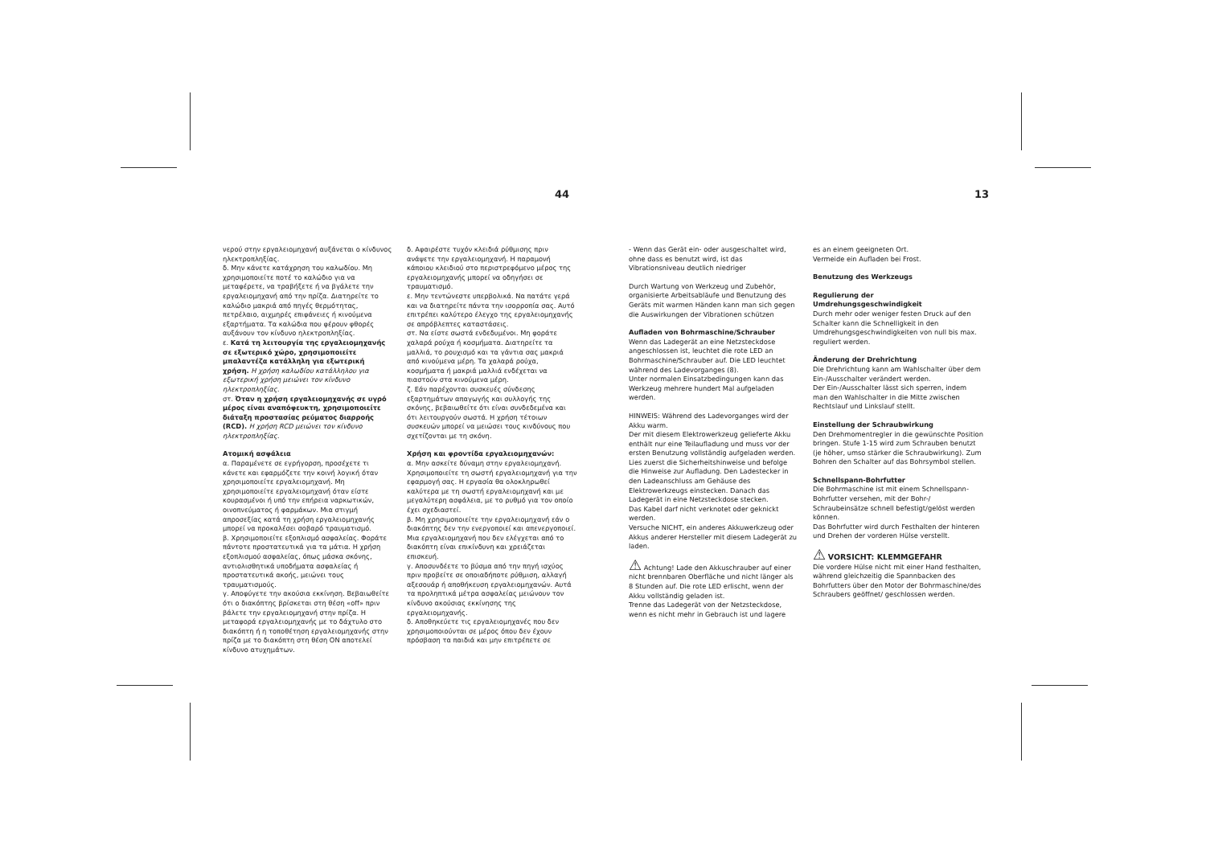44 13
νερού στην εργαλειομηχανή αυξάνεται ο κίνδυνος ηλεκτροπληξίας.
δ. Μην κάνετε κατάχρηση του καλωδίου. Μη χρησιμοποιείτε ποτέ το καλώδιο για να μεταφέρετε, να τραβήξετε ή να βγάλετε την εργαλειομηχανή από την πρίζα. Διατηρείτε το καλώδιο μακριά από πηγές θερμότητας, πετρέλαιο, αιχμηρές επιφάνειες ή κινούμενα εξαρτήματα. Τα καλώδια που φέρουν φθορές αυξάνουν τον κίνδυνο ηλεκτροπληξίας.
ε. Κατά τη λειτουργία της εργαλειομηχανής σε εξωτερικό χώρο, χρησιμοποιείτε μπαλαντέζα κατάλληλη για εξωτερική χρήση. Η χρήση καλωδίου κατάλληλου για εξωτερική χρήση μειώνει τον κίνδυνο ηλεκτροπληξίας.
στ. Όταν η χρήση εργαλειομηχανής σε υγρό μέρος είναι αναπόφευκτη, χρησιμοποιείτε διάταξη προστασίας ρεύματος διαρροής (RCD). Η χρήση RCD μειώνει τον κίνδυνο ηλεκτροπληξίας.
Ατομική ασφάλεια
α. Παραμένετε σε εγρήγορση, προσέχετε τι κάνετε και εφαρμόζετε την κοινή λογική όταν χρησιμοποιείτε εργαλειομηχανή. Μη χρησιμοποιείτε εργαλειομηχανή όταν είστε κουρασμένοι ή υπό την επήρεια ναρκωτικών, οινοπνεύματος ή φαρμάκων. Μια στιγμή απροσεξίας κατά τη χρήση εργαλειομηχανής μπορεί να προκαλέσει σοβαρό τραυματισμό.
β. Χρησιμοποιείτε εξοπλισμό ασφαλείας. Φοράτε πάντοτε προστατευτικά για τα μάτια. Η χρήση εξοπλισμού ασφαλείας, όπως μάσκα σκόνης, αντιολισθητικά υποδήματα ασφαλείας ή προστατευτικά ακοής, μειώνει τους τραυματισμούς.
γ. Αποφύγετε την ακούσια εκκίνηση. Βεβαιωθείτε ότι ο διακόπτης βρίσκεται στη θέση «off» πριν βάλετε την εργαλειομηχανή στην πρίζα. Η μεταφορά εργαλειομηχανής με το δάχτυλο στο διακόπτη ή η τοποθέτηση εργαλειομηχανής στην πρίζα με το διακόπτη στη θέση ON αποτελεί κίνδυνο ατυχημάτων.
δ. Αφαιρέστε τυχόν κλειδιά ρύθμισης πριν ανάψετε την εργαλειομηχανή. Η παραμονή κάποιου κλειδιού στο περιστρεφόμενο μέρος της εργαλειομηχανής μπορεί να οδηγήσει σε τραυματισμό.
ε. Μην τεντώνεστε υπερβολικά. Να πατάτε γερά και να διατηρείτε πάντα την ισορροπία σας. Αυτό επιτρέπει καλύτερο έλεγχο της εργαλειομηχανής σε απρόβλεπτες καταστάσεις.
στ. Να είστε σωστά ενδεδυμένοι. Μη φοράτε χαλαρά ρούχα ή κοσμήματα. Διατηρείτε τα μαλλιά, το ρουχισμό και τα γάντια σας μακριά από κινούμενα μέρη. Τα χαλαρά ρούχα, κοσμήματα ή μακριά μαλλιά ενδέχεται να πιαστούν στα κινούμενα μέρη.
ζ. Εάν παρέχονται συσκευές σύνδεσης εξαρτημάτων απαγωγής και συλλογής της σκόνης, βεβαιωθείτε ότι είναι συνδεδεμένα και ότι λειτουργούν σωστά. Η χρήση τέτοιων συσκευών μπορεί να μειώσει τους κινδύνους που σχετίζονται με τη σκόνη.
Χρήση και φροντίδα εργαλειομηχανών:
α. Μην ασκείτε δύναμη στην εργαλειομηχανή. Χρησιμοποιείτε τη σωστή εργαλειομηχανή για την εφαρμογή σας. Η εργασία θα ολοκληρωθεί καλύτερα με τη σωστή εργαλειομηχανή και με μεγαλύτερη ασφάλεια, με το ρυθμό για τον οποίο έχει σχεδιαστεί.
β. Μη χρησιμοποιείτε την εργαλειομηχανή εάν ο διακόπτης δεν την ενεργοποιεί και απενεργοποιεί. Μια εργαλειομηχανή που δεν ελέγχεται από το διακόπτη είναι επικίνδυνη και χρειάζεται επισκευή.
γ. Αποσυνδέετε το βύσμα από την πηγή ισχύος πριν προβείτε σε οποιαδήποτε ρύθμιση, αλλαγή αξεσουάρ ή αποθήκευση εργαλειομηχανών. Αυτά τα προληπτικά μέτρα ασφαλείας μειώνουν τον κίνδυνο ακούσιας εκκίνησης της εργαλειομηχανής.
δ. Αποθηκεύετε τις εργαλειομηχανές που δεν χρησιμοποιούνται σε μέρος όπου δεν έχουν πρόσβαση τα παιδιά και μην επιτρέπετε σε
- Wenn das Gerät ein- oder ausgeschaltet wird, ohne dass es benutzt wird, ist das Vibrationsniveau deutlich niedriger
Durch Wartung von Werkzeug und Zubehör, organisierte Arbeitsabläufe und Benutzung des Geräts mit warmen Händen kann man sich gegen die Auswirkungen der Vibrationen schützen
Aufladen von Bohrmaschine/Schrauber
Wenn das Ladegerät an eine Netzsteckdose angeschlossen ist, leuchtet die rote LED an Bohrmaschine/Schrauber auf. Die LED leuchtet während des Ladevorganges (8).
Unter normalen Einsatzbedingungen kann das Werkzeug mehrere hundert Mal aufgeladen werden.
HINWEIS: Während des Ladevorganges wird der Akku warm.
Der mit diesem Elektrowerkzeug gelieferte Akku enthält nur eine Teilaufladung und muss vor der ersten Benutzung vollständig aufgeladen werden.
Lies zuerst die Sicherheitshinweise und befolge die Hinweise zur Aufladung. Den Ladestecker in den Ladeanschluss am Gehäuse des Elektrowerkzeugs einstecken. Danach das Ladegerät in eine Netzsteckdose stecken.
Das Kabel darf nicht verknotet oder geknickt werden.
Versuche NICHT, ein anderes Akkuwerkzeug oder Akkus anderer Hersteller mit diesem Ladegerät zu laden.
⚠ Achtung! Lade den Akkuschrauber auf einer nicht brennbaren Oberfläche und nicht länger als 8 Stunden auf. Die rote LED erlischt, wenn der Akku vollständig geladen ist.
Trenne das Ladegerät von der Netzsteckdose, wenn es nicht mehr in Gebrauch ist und lagere
es an einem geeigneten Ort.
Vermeide ein Aufladen bei Frost.
Benutzung des Werkzeugs
Regulierung der Umdrehungsgeschwindigkeit
Durch mehr oder weniger festen Druck auf den Schalter kann die Schnelligkeit in den Umdrehungsgeschwindigkeiten von null bis max. reguliert werden.
Änderung der Drehrichtung
Die Drehrichtung kann am Wahlschalter über dem Ein-/Ausschalter verändert werden.
Der Ein-/Ausschalter lässt sich sperren, indem man den Wahlschalter in die Mitte zwischen Rechtslauf und Linkslauf stellt.
Einstellung der Schraubwirkung
Den Drehmomentregler in die gewünschte Position bringen. Stufe 1-15 wird zum Schrauben benutzt (je höher, umso stärker die Schraubwirkung). Zum Bohren den Schalter auf das Bohrsymbol stellen.
Schnellspann-Bohrfutter
Die Bohrmaschine ist mit einem Schnellspann-Bohrfutter versehen, mit der Bohr-/ Schraubeinsätze schnell befestigt/gelöst werden können.
Das Bohrfutter wird durch Festhalten der hinteren und Drehen der vorderen Hülse verstellt.
⚠ VORSICHT: KLEMMGEFAHR
Die vordere Hülse nicht mit einer Hand festhalten, während gleichzeitig die Spannbacken des Bohrfutters über den Motor der Bohrmaschine/des Schraubers geöffnet/ geschlossen werden.